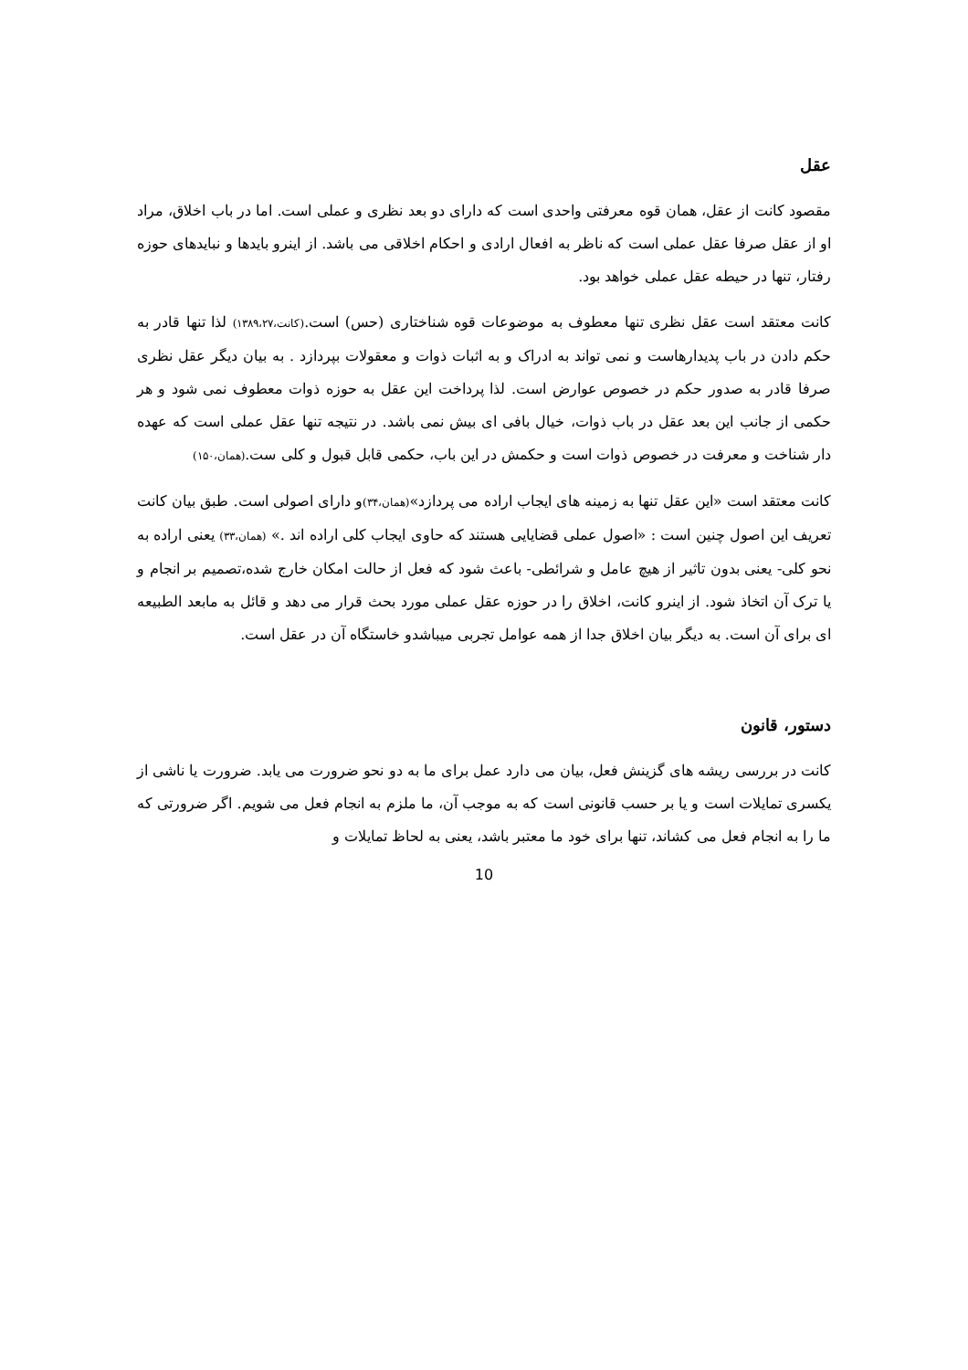عقل
مقصود کانت از عقل، همان قوه معرفتی واحدی است که دارای دو بعد نظری و عملی است. اما در باب اخلاق، مراد او از عقل صرفا عقل عملی است که ناظر به افعال ارادی و احکام اخلاقی می باشد. از اینرو بایدها و نبایدهای حوزه رفتار، تنها در حیطه عقل عملی خواهد بود.
کانت معتقد است عقل نظری تنها معطوف به موضوعات قوه شناختاری (حس) است.(کانت،۱۳۸۹،۲۷) لذا تنها قادر به حکم دادن در باب پدیدارهاست و نمی تواند به ادراک و به اثبات ذوات و معقولات بپردازد . به بیان دیگر عقل نظری صرفا قادر به صدور حکم در خصوص عوارض است. لذا پرداخت این عقل به حوزه ذوات معطوف نمی شود و هر حکمی از جانب این بعد عقل در باب ذوات، خیال بافی ای بیش نمی باشد. در نتیجه تنها عقل عملی است که عهده دار شناخت و معرفت در خصوص ذوات است و حکمش در این باب، حکمی قابل قبول و کلی ست.(همان،۱۵۰)
کانت معتقد است «این عقل تنها به زمینه های ایجاب اراده می پردازد»(همان،۳۴) و دارای اصولی است. طبق بیان کانت تعریف این اصول چنین است : «اصول عملی قضایایی هستند که حاوی ایجاب کلی اراده اند .» (همان،۳۳) یعنی اراده به نحو کلی- یعنی بدون تاثیر از هیچ عامل و شرائطی- باعث شود که فعل از حالت امکان خارج شده،تصمیم بر انجام و یا ترک آن اتخاذ شود. از اینرو کانت، اخلاق را در حوزه عقل عملی مورد بحث قرار می دهد و قائل به مابعد الطبیعه ای برای آن است. به دیگر بیان اخلاق جدا از همه عوامل تجربی میباشدو خاستگاه آن در عقل است.
دستور، قانون
کانت در بررسی ریشه های گزینش فعل، بیان می دارد عمل برای ما به دو نحو ضرورت می یابد. ضرورت یا ناشی از یکسری تمایلات است و یا بر حسب قانونی است که به موجب آن، ما ملزم به انجام فعل می شویم. اگر ضرورتی که ما را به انجام فعل می کشاند، تنها برای خود ما معتبر باشد، یعنی به لحاظ تمایلات و
10